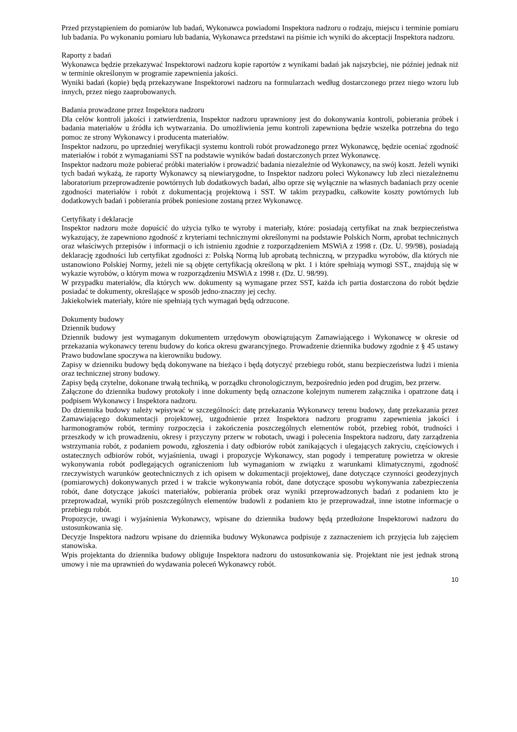Przed przystąpieniem do pomiarów lub badań, Wykonawca powiadomi Inspektora nadzoru o rodzaju, miejscu i terminie pomiaru lub badania. Po wykonaniu pomiaru lub badania, Wykonawca przedstawi na piśmie ich wyniki do akceptacji Inspektora nadzoru.
Raporty z badań
Wykonawca będzie przekazywać Inspektorowi nadzoru kopie raportów z wynikami badań jak najszybciej, nie później jednak niż w terminie określonym w programie zapewnienia jakości.
Wyniki badań (kopie) będą przekazywane Inspektorowi nadzoru na formularzach według dostarczonego przez niego wzoru lub innych, przez niego zaaprobowanych.
Badania prowadzone przez Inspektora nadzoru
Dla celów kontroli jakości i zatwierdzenia, Inspektor nadzoru uprawniony jest do dokonywania kontroli, pobierania próbek i badania materiałów u źródła ich wytwarzania. Do umożliwienia jemu kontroli zapewniona będzie wszelka potrzebna do tego pomoc ze strony Wykonawcy i producenta materiałów.
Inspektor nadzoru, po uprzedniej weryfikacji systemu kontroli robót prowadzonego przez Wykonawcę, będzie oceniać zgodność materiałów i robót z wymaganiami SST na podstawie wyników badań dostarczonych przez Wykonawcę.
Inspektor nadzoru może pobierać próbki materiałów i prowadzić badania niezależnie od Wykonawcy, na swój koszt. Jeżeli wyniki tych badań wykażą, że raporty Wykonawcy są niewiarygodne, to Inspektor nadzoru poleci Wykonawcy lub zleci niezależnemu laboratorium przeprowadzenie powtórnych lub dodatkowych badań, albo oprze się wyłącznie na własnych badaniach przy ocenie zgodności materiałów i robót z dokumentacją projektową i SST. W takim przypadku, całkowite koszty powtórnych lub dodatkowych badań i pobierania próbek poniesione zostaną przez Wykonawcę.
Certyfikaty i deklaracje
Inspektor nadzoru może dopuścić do użycia tylko te wyroby i materiały, które: posiadają certyfikat na znak bezpieczeństwa wykazujący, że zapewniono zgodność z kryteriami technicznymi określonymi na podstawie Polskich Norm, aprobat technicznych oraz właściwych przepisów i informacji o ich istnieniu zgodnie z rozporządzeniem MSWiA z 1998 r. (Dz. U. 99/98), posiadają deklarację zgodności lub certyfikat zgodności z: Polską Normą lub aprobatą techniczną, w przypadku wyrobów, dla których nie ustanowiono Polskiej Normy, jeżeli nie są objęte certyfikacją określoną w pkt. 1 i które spełniają wymogi SST., znajdują się w wykazie wyrobów, o którym mowa w rozporządzeniu MSWiA z 1998 r. (Dz. U. 98/99).
W przypadku materiałów, dla których ww. dokumenty są wymagane przez SST, każda ich partia dostarczona do robót będzie posiadać te dokumenty, określające w sposób jedno-znaczny jej cechy.
Jakiekolwiek materiały, które nie spełniają tych wymagań będą odrzucone.
Dokumenty budowy
Dziennik budowy
Dziennik budowy jest wymaganym dokumentem urzędowym obowiązującym Zamawiającego i Wykonawcę w okresie od przekazania wykonawcy terenu budowy do końca okresu gwarancyjnego. Prowadzenie dziennika budowy zgodnie z § 45 ustawy Prawo budowlane spoczywa na kierowniku budowy.
Zapisy w dzienniku budowy będą dokonywane na bieżąco i będą dotyczyć przebiegu robót, stanu bezpieczeństwa ludzi i mienia oraz technicznej strony budowy.
Zapisy będą czytelne, dokonane trwałą techniką, w porządku chronologicznym, bezpośrednio jeden pod drugim, bez przerw.
Załączone do dziennika budowy protokoły i inne dokumenty będą oznaczone kolejnym numerem załącznika i opatrzone datą i podpisem Wykonawcy i Inspektora nadzoru.
Do dziennika budowy należy wpisywać w szczególności: datę przekazania Wykonawcy terenu budowy, datę przekazania przez Zamawiającego dokumentacji projektowej, uzgodnienie przez Inspektora nadzoru programu zapewnienia jakości i harmonogramów robót, terminy rozpoczęcia i zakończenia poszczególnych elementów robót, przebieg robót, trudności i przeszkody w ich prowadzeniu, okresy i przyczyny przerw w robotach, uwagi i polecenia Inspektora nadzoru, daty zarządzenia wstrzymania robót, z podaniem powodu, zgłoszenia i daty odbiorów robót zanikających i ulegających zakryciu, częściowych i ostatecznych odbiorów robót, wyjaśnienia, uwagi i propozycje Wykonawcy, stan pogody i temperaturę powietrza w okresie wykonywania robót podlegających ograniczeniom lub wymaganiom w związku z warunkami klimatycznymi, zgodność rzeczywistych warunków geotechnicznych z ich opisem w dokumentacji projektowej, dane dotyczące czynności geodezyjnych (pomiarowych) dokonywanych przed i w trakcie wykonywania robót, dane dotyczące sposobu wykonywania zabezpieczenia robót, dane dotyczące jakości materiałów, pobierania próbek oraz wyniki przeprowadzonych badań z podaniem kto je przeprowadzał, wyniki prób poszczególnych elementów budowli z podaniem kto je przeprowadzał, inne istotne informacje o przebiegu robót.
Propozycje, uwagi i wyjaśnienia Wykonawcy, wpisane do dziennika budowy będą przedłożone Inspektorowi nadzoru do ustosunkowania się.
Decyzje Inspektora nadzoru wpisane do dziennika budowy Wykonawca podpisuje z zaznaczeniem ich przyjęcia lub zajęciem stanowiska.
Wpis projektanta do dziennika budowy obliguje Inspektora nadzoru do ustosunkowania się. Projektant nie jest jednak stroną umowy i nie ma uprawnień do wydawania poleceń Wykonawcy robót.
10